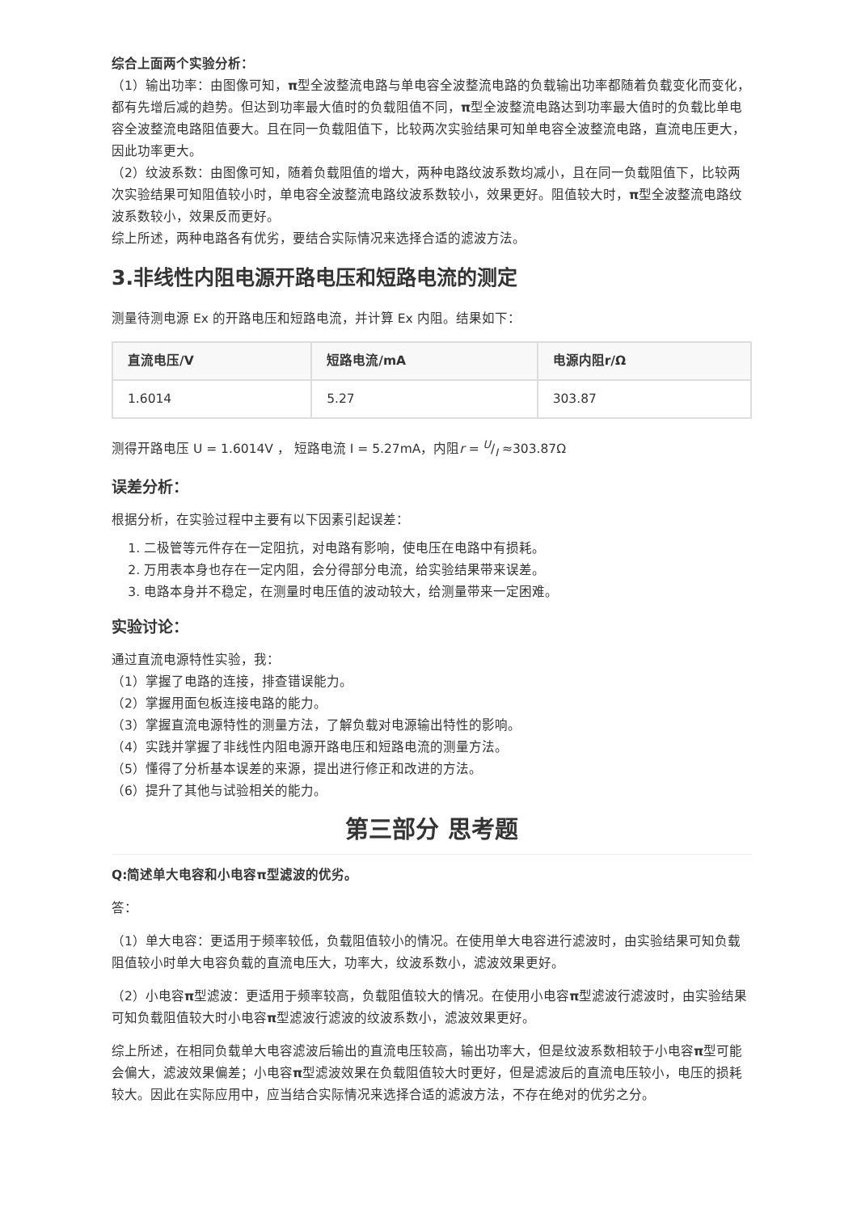综合上面两个实验分析：
（1）输出功率：由图像可知，π型全波整流电路与单电容全波整流电路的负载输出功率都随着负载变化而变化，都有先增后减的趋势。但达到功率最大值时的负载阻值不同，π型全波整流电路达到功率最大值时的负载比单电容全波整流电路阻值要大。且在同一负载阻值下，比较两次实验结果可知单电容全波整流电路，直流电压更大，因此功率更大。
（2）纹波系数：由图像可知，随着负载阻值的增大，两种电路纹波系数均减小，且在同一负载阻值下，比较两次实验结果可知阻值较小时，单电容全波整流电路纹波系数较小，效果更好。阻值较大时，π型全波整流电路纹波系数较小，效果反而更好。
综上所述，两种电路各有优劣，要结合实际情况来选择合适的滤波方法。
3.非线性内阻电源开路电压和短路电流的测定
测量待测电源 Ex 的开路电压和短路电流，并计算 Ex 内阻。结果如下：
| 直流电压/V | 短路电流/mA | 电源内阻r/Ω |
| --- | --- | --- |
| 1.6014 | 5.27 | 303.87 |
测得开路电压 U = 1.6014V ， 短路电流 I = 5.27mA，内阻r = U/I ≈303.87Ω
误差分析：
根据分析，在实验过程中主要有以下因素引起误差：
1. 二极管等元件存在一定阻抗，对电路有影响，使电压在电路中有损耗。
2. 万用表本身也存在一定内阻，会分得部分电流，给实验结果带来误差。
3. 电路本身并不稳定，在测量时电压值的波动较大，给测量带来一定困难。
实验讨论：
通过直流电源特性实验，我：
（1）掌握了电路的连接，排查错误能力。
（2）掌握用面包板连接电路的能力。
（3）掌握直流电源特性的测量方法，了解负载对电源输出特性的影响。
（4）实践并掌握了非线性内阻电源开路电压和短路电流的测量方法。
（5）懂得了分析基本误差的来源，提出进行修正和改进的方法。
（6）提升了其他与试验相关的能力。
第三部分 思考题
Q:简述单大电容和小电容π型滤波的优劣。
答：
（1）单大电容：更适用于频率较低，负载阻值较小的情况。在使用单大电容进行滤波时，由实验结果可知负载阻值较小时单大电容负载的直流电压大，功率大，纹波系数小，滤波效果更好。
（2）小电容π型滤波：更适用于频率较高，负载阻值较大的情况。在使用小电容π型滤波行滤波时，由实验结果可知负载阻值较大时小电容π型滤波行滤波的纹波系数小，滤波效果更好。
综上所述，在相同负载单大电容滤波后输出的直流电压较高，输出功率大，但是纹波系数相较于小电容π型可能会偏大，滤波效果偏差；小电容π型滤波效果在负载阻值较大时更好，但是滤波后的直流电压较小，电压的损耗较大。因此在实际应用中，应当结合实际情况来选择合适的滤波方法，不存在绝对的优劣之分。